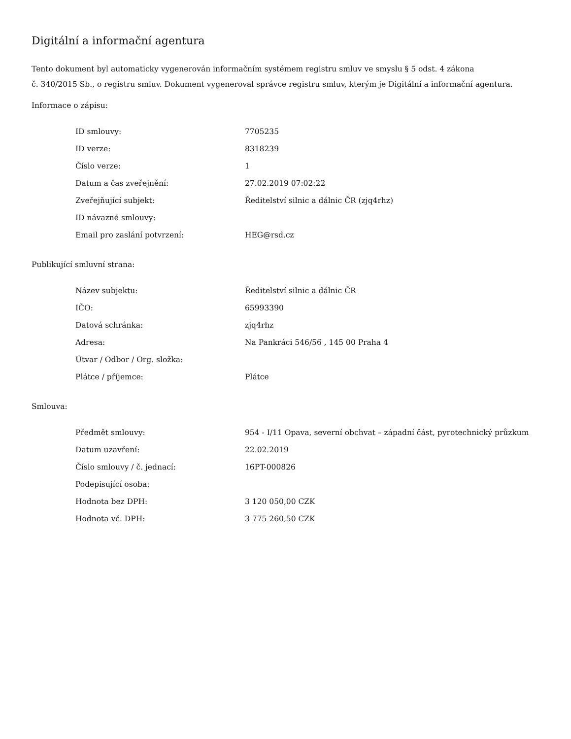Digitální a informační agentura
Tento dokument byl automaticky vygenerován informačním systémem registru smluv ve smyslu § 5 odst. 4 zákona
č. 340/2015 Sb., o registru smluv. Dokument vygeneroval správce registru smluv, kterým je Digitální a informační agentura.
Informace o zápisu:
| ID smlouvy: | 7705235 |
| ID verze: | 8318239 |
| Číslo verze: | 1 |
| Datum a čas zveřejnění: | 27.02.2019 07:02:22 |
| Zveřejňující subjekt: | Ředitelství silnic a dálnic ČR (zjq4rhz) |
| ID návazné smlouvy: | |
| Email pro zaslání potvrzení: | HEG@rsd.cz |
Publikující smluvní strana:
| Název subjektu: | Ředitelství silnic a dálnic ČR |
| IČO: | 65993390 |
| Datová schránka: | zjq4rhz |
| Adresa: | Na Pankráci 546/56 , 145 00 Praha 4 |
| Útvar / Odbor / Org. složka: | |
| Plátce / příjemce: | Plátce |
Smlouva:
| Předmět smlouvy: | 954 - I/11 Opava, severní obchvat – západní část, pyrotechnický průzkum |
| Datum uzavření: | 22.02.2019 |
| Číslo smlouvy / č. jednací: | 16PT-000826 |
| Podepisující osoba: | |
| Hodnota bez DPH: | 3 120 050,00 CZK |
| Hodnota vč. DPH: | 3 775 260,50 CZK |